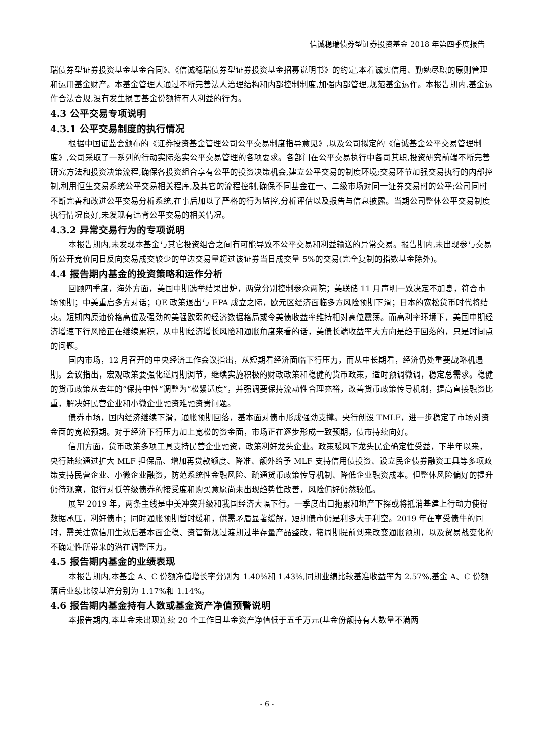信诚稳瑞债券型证券投资基金 2018 年第四季度报告
瑞债券型证券投资基金基金合同》、《信诚稳瑞债券型证券投资基金招募说明书》的约定,本着诚实信用、勤勉尽职的原则管理和运用基金财产。本基金管理人通过不断完善法人治理结构和内部控制制度,加强内部管理,规范基金运作。本报告期内,基金运作合法合规,没有发生损害基金份额持有人利益的行为。
4.3 公平交易专项说明
4.3.1 公平交易制度的执行情况
根据中国证监会颁布的《证券投资基金管理公司公平交易制度指导意见》,以及公司拟定的《信诚基金公平交易管理制度》,公司采取了一系列的行动实际落实公平交易管理的各项要求。各部门在公平交易执行中各司其职,投资研究前端不断完善研究方法和投资决策流程,确保各投资组合享有公平的投资决策机会,建立公平交易的制度环境;交易环节加强交易执行的内部控制,利用恒生交易系统公平交易相关程序,及其它的流程控制,确保不同基金在一、二级市场对同一证券交易时的公平;公司同时不断完善和改进公平交易分析系统,在事后加以了严格的行为监控,分析评估以及报告与信息披露。当期公司整体公平交易制度执行情况良好,未发现有违背公平交易的相关情况。
4.3.2 异常交易行为的专项说明
本报告期内,未发现本基金与其它投资组合之间有可能导致不公平交易和利益输送的异常交易。报告期内,未出现参与交易所公开竞价同日反向交易成交较少的单边交易量超过该证券当日成交量 5%的交易(完全复制的指数基金除外)。
4.4 报告期内基金的投资策略和运作分析
回顾四季度，海外方面，美国中期选举结果出炉，两党分别控制参众两院；美联储 11 月声明一致决定不加息，符合市场预期；中美重启多方对话；QE 政策退出与 EPA 成立之际，欧元区经济面临多方风险预期下滑；日本的宽松货币时代将结束。短期内原油价格高位及强劲的美强欧弱的经济数据格局或令美债收益率维持相对高位震荡。而高利率环境下，美国中期经济增速下行风险正在继续累积，从中期经济增长风险和通胀角度来看的话，美债长端收益率大方向是趋于回落的，只是时间点的问题。
国内市场，12 月召开的中央经济工作会议指出，从短期看经济面临下行压力，而从中长期看，经济仍处重要战略机遇期。会议指出，宏观政策要强化逆周期调节，继续实施积极的财政政策和稳健的货币政策，适时预调微调，稳定总需求。稳健的货币政策从去年的“保持中性”调整为“松紧适度”，并强调要保持流动性合理充裕，改善货币政策传导机制，提高直接融资比重，解决好民营企业和小微企业融资难融资贵问题。
债券市场，国内经济继续下滑，通胀预期回落，基本面对债市形成强劲支撑。央行创设 TMLF，进一步稳定了市场对资金面的宽松预期。对于经济下行压力加上宽松的资金面，市场正在逐步形成一致预期，债市持续向好。
信用方面，货币政策多项工具支持民营企业融资，政策利好龙头企业。政策暖风下龙头民企确定性受益，下半年以来，央行陆续通过扩大 MLF 担保品、增加再贷款额度、降准、额外给予 MLF 支持信用债投资、设立民企债券融资工具等多项政策支持民营企业、小微企业融资，防范系统性金融风险、疏通货币政策传导机制、降低企业融资成本。但整体风险偏好的提升仍待观察，银行对低等级债券的接受度和购买意愿尚未出现趋势性改善，风险偏好仍然较低。
展望 2019 年，两条主线是中美冲突升级和我国经济大幅下行。一季度出口拖累和地产下探或将抵消基建上行动力使得数据承压，利好债市；同时通胀预期暂时缓和，供需矛盾显著缓解，短期债市仍是利多大于利空。2019 年在享受债牛的同时，需关注宽信用生效后基本面企稳、资管新规过渡期过半存量产品整改，猪周期提前到来改变通胀预期，以及贸易战变化的不确定性所带来的潜在调整压力。
4.5 报告期内基金的业绩表现
本报告期内,本基金 A、C 份额净值增长率分别为 1.40%和 1.43%,同期业绩比较基准收益率为 2.57%,基金 A、C 份额落后业绩比较基准分别为 1.17%和 1.14%。
4.6 报告期内基金持有人数或基金资产净值预警说明
本报告期内,本基金未出现连续 20 个工作日基金资产净值低于五千万元(基金份额持有人数量不满两
- 6 -